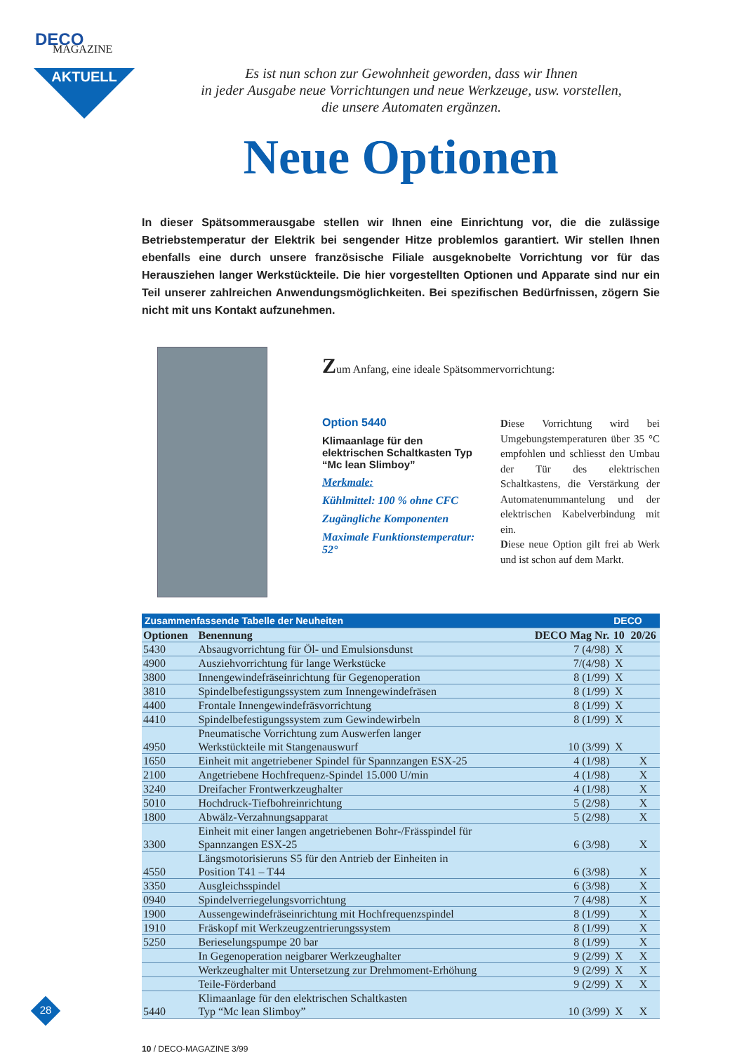DECO
MAGAZINE
AKTUELL
Es ist nun schon zur Gewohnheit geworden, dass wir Ihnen
in jeder Ausgabe neue Vorrichtungen und neue Werkzeuge, usw. vorstellen,
die unsere Automaten ergänzen.
Neue Optionen
In dieser Spätsommerausgabe stellen wir Ihnen eine Einrichtung vor, die die zulässige Betriebstemperatur der Elektrik bei sengender Hitze problemlos garantiert. Wir stellen Ihnen ebenfalls eine durch unsere französische Filiale ausgeknobelte Vorrichtung vor für das Herausziehen langer Werkstückteile. Die hier vorgestellten Optionen und Apparate sind nur ein Teil unserer zahlreichen Anwendungsmöglichkeiten. Bei spezifischen Bedürfnissen, zögern Sie nicht mit uns Kontakt aufzunehmen.
Zum Anfang, eine ideale Spätsommervorrichtung:
Option 5440
Klimaanlage für den elektrischen Schaltkasten Typ “Mc lean Slimboy”
Merkmale:
Kühlmittel: 100 % ohne CFC
Zugängliche Komponenten
Maximale Funktionstemperatur: 52°
Diese Vorrichtung wird bei Umgebungstemperaturen über 35 °C empfohlen und schliesst den Umbau der Tür des elektrischen Schaltkastens, die Verstärkung der Automatenummantelung und der elektrischen Kabelverbindung mit ein.
Diese neue Option gilt frei ab Werk und ist schon auf dem Markt.
| Zusammenfassende Tabelle der Neuheiten | | | DECO | |
| --- | --- | --- | --- | --- |
| Optionen | Benennung | DECO Mag Nr. | 10 | 20/26 |
| 5430 | Absaugvorrichtung für Öl- und Emulsionsdunst | 7 (4/98) | X | |
| 4900 | Ausziehvorrichtung für lange Werkstücke | 7/(4/98) | X | |
| 3800 | Innengewindefräseinrichtung für Gegenoperation | 8 (1/99) | X | |
| 3810 | Spindelbefestigungssystem zum Innengewindefräsen | 8 (1/99) | X | |
| 4400 | Frontale Innengewindefräsvorrichtung | 8 (1/99) | X | |
| 4410 | Spindelbefestigungssystem zum Gewindewirbeln | 8 (1/99) | X | |
| 4950 | Pneumatische Vorrichtung zum Auswerfen langer Werkstückteile mit Stangenauswurf | 10 (3/99) | X | |
| 1650 | Einheit mit angetriebener Spindel für Spannzangen ESX-25 | 4 (1/98) | | X |
| 2100 | Angetriebene Hochfrequenz-Spindel 15.000 U/min | 4 (1/98) | | X |
| 3240 | Dreifacher Frontwerkzeughalter | 4 (1/98) | | X |
| 5010 | Hochdruck-Tiefbohreinrichtung | 5 (2/98) | | X |
| 1800 | Abwälz-Verzahnungsapparat | 5 (2/98) | | X |
| 3300 | Einheit mit einer langen angetriebenen Bohr-/Frässpindel für Spannzangen ESX-25 | 6 (3/98) | | X |
| 4550 | Längsmotorisieruns S5 für den Antrieb der Einheiten in Position T41 – T44 | 6 (3/98) | | X |
| 3350 | Ausgleichsspindel | 6 (3/98) | | X |
| 0940 | Spindelverriegelungsvorrichtung | 7 (4/98) | | X |
| 1900 | Aussengewindefräseinrichtung mit Hochfrequenzspindel | 8 (1/99) | | X |
| 1910 | Fräskopf mit Werkzeugzentrierungssystem | 8 (1/99) | | X |
| 5250 | Berieselungspumpe 20 bar | 8 (1/99) | | X |
| | In Gegenoperation neigbarer Werkzeughalter | 9 (2/99) | X | X |
| | Werkzeughalter mit Untersetzung zur Drehmoment-Erhöhung | 9 (2/99) | X | X |
| | Teile-Förderband | 9 (2/99) | X | X |
| 5440 | Klimaanlage für den elektrischen Schaltkasten Typ “Mc lean Slimboy” | 10 (3/99) | X | X |
28
10 / DECO-MAGAZINE 3/99